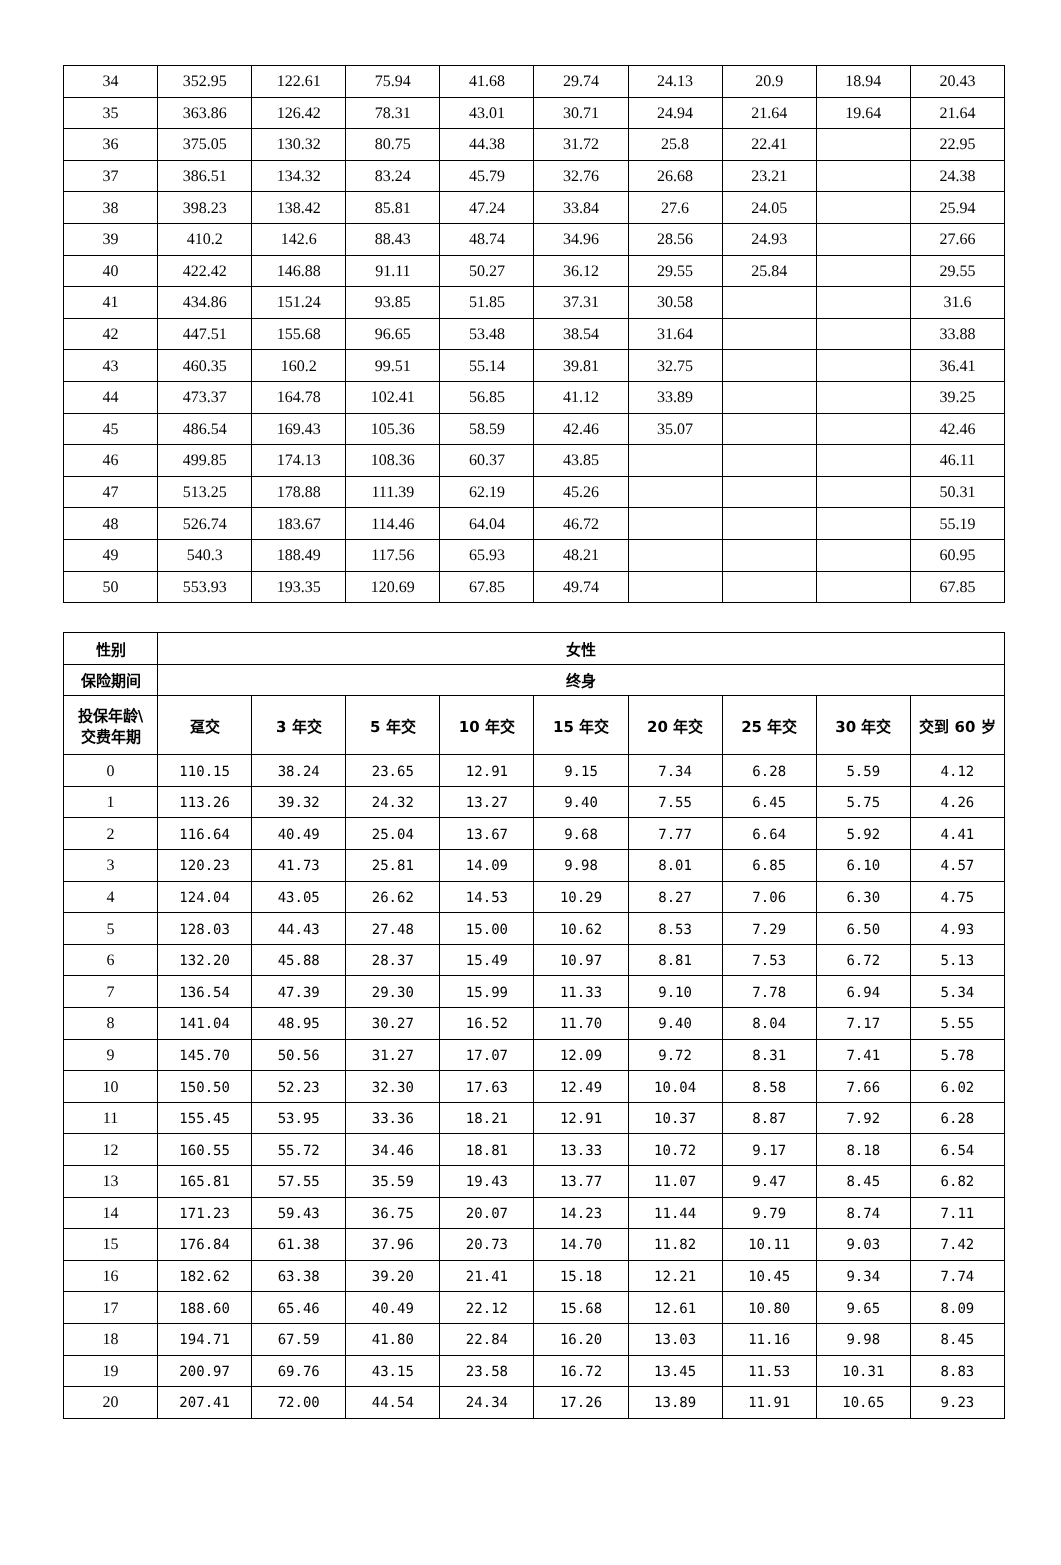| 34 | 352.95 | 122.61 | 75.94 | 41.68 | 29.74 | 24.13 | 20.9 | 18.94 | 20.43 |
| 35 | 363.86 | 126.42 | 78.31 | 43.01 | 30.71 | 24.94 | 21.64 | 19.64 | 21.64 |
| 36 | 375.05 | 130.32 | 80.75 | 44.38 | 31.72 | 25.8 | 22.41 | | 22.95 |
| 37 | 386.51 | 134.32 | 83.24 | 45.79 | 32.76 | 26.68 | 23.21 | | 24.38 |
| 38 | 398.23 | 138.42 | 85.81 | 47.24 | 33.84 | 27.6 | 24.05 | | 25.94 |
| 39 | 410.2 | 142.6 | 88.43 | 48.74 | 34.96 | 28.56 | 24.93 | | 27.66 |
| 40 | 422.42 | 146.88 | 91.11 | 50.27 | 36.12 | 29.55 | 25.84 | | 29.55 |
| 41 | 434.86 | 151.24 | 93.85 | 51.85 | 37.31 | 30.58 | | | 31.6 |
| 42 | 447.51 | 155.68 | 96.65 | 53.48 | 38.54 | 31.64 | | | 33.88 |
| 43 | 460.35 | 160.2 | 99.51 | 55.14 | 39.81 | 32.75 | | | 36.41 |
| 44 | 473.37 | 164.78 | 102.41 | 56.85 | 41.12 | 33.89 | | | 39.25 |
| 45 | 486.54 | 169.43 | 105.36 | 58.59 | 42.46 | 35.07 | | | 42.46 |
| 46 | 499.85 | 174.13 | 108.36 | 60.37 | 43.85 | | | | 46.11 |
| 47 | 513.25 | 178.88 | 111.39 | 62.19 | 45.26 | | | | 50.31 |
| 48 | 526.74 | 183.67 | 114.46 | 64.04 | 46.72 | | | | 55.19 |
| 49 | 540.3 | 188.49 | 117.56 | 65.93 | 48.21 | | | | 60.95 |
| 50 | 553.93 | 193.35 | 120.69 | 67.85 | 49.74 | | | | 67.85 |
| 性别 | 女性 | | | | | | | | |
| --- | --- | --- | --- | --- | --- | --- | --- | --- | --- |
| 保险期间 | 终身 | | | | | | | | |
| 投保年龄\ 交费年期 | 趸交 | 3 年交 | 5 年交 | 10 年交 | 15 年交 | 20 年交 | 25 年交 | 30 年交 | 交到 60 岁 |
| 0 | 110.15 | 38.24 | 23.65 | 12.91 | 9.15 | 7.34 | 6.28 | 5.59 | 4.12 |
| 1 | 113.26 | 39.32 | 24.32 | 13.27 | 9.40 | 7.55 | 6.45 | 5.75 | 4.26 |
| 2 | 116.64 | 40.49 | 25.04 | 13.67 | 9.68 | 7.77 | 6.64 | 5.92 | 4.41 |
| 3 | 120.23 | 41.73 | 25.81 | 14.09 | 9.98 | 8.01 | 6.85 | 6.10 | 4.57 |
| 4 | 124.04 | 43.05 | 26.62 | 14.53 | 10.29 | 8.27 | 7.06 | 6.30 | 4.75 |
| 5 | 128.03 | 44.43 | 27.48 | 15.00 | 10.62 | 8.53 | 7.29 | 6.50 | 4.93 |
| 6 | 132.20 | 45.88 | 28.37 | 15.49 | 10.97 | 8.81 | 7.53 | 6.72 | 5.13 |
| 7 | 136.54 | 47.39 | 29.30 | 15.99 | 11.33 | 9.10 | 7.78 | 6.94 | 5.34 |
| 8 | 141.04 | 48.95 | 30.27 | 16.52 | 11.70 | 9.40 | 8.04 | 7.17 | 5.55 |
| 9 | 145.70 | 50.56 | 31.27 | 17.07 | 12.09 | 9.72 | 8.31 | 7.41 | 5.78 |
| 10 | 150.50 | 52.23 | 32.30 | 17.63 | 12.49 | 10.04 | 8.58 | 7.66 | 6.02 |
| 11 | 155.45 | 53.95 | 33.36 | 18.21 | 12.91 | 10.37 | 8.87 | 7.92 | 6.28 |
| 12 | 160.55 | 55.72 | 34.46 | 18.81 | 13.33 | 10.72 | 9.17 | 8.18 | 6.54 |
| 13 | 165.81 | 57.55 | 35.59 | 19.43 | 13.77 | 11.07 | 9.47 | 8.45 | 6.82 |
| 14 | 171.23 | 59.43 | 36.75 | 20.07 | 14.23 | 11.44 | 9.79 | 8.74 | 7.11 |
| 15 | 176.84 | 61.38 | 37.96 | 20.73 | 14.70 | 11.82 | 10.11 | 9.03 | 7.42 |
| 16 | 182.62 | 63.38 | 39.20 | 21.41 | 15.18 | 12.21 | 10.45 | 9.34 | 7.74 |
| 17 | 188.60 | 65.46 | 40.49 | 22.12 | 15.68 | 12.61 | 10.80 | 9.65 | 8.09 |
| 18 | 194.71 | 67.59 | 41.80 | 22.84 | 16.20 | 13.03 | 11.16 | 9.98 | 8.45 |
| 19 | 200.97 | 69.76 | 43.15 | 23.58 | 16.72 | 13.45 | 11.53 | 10.31 | 8.83 |
| 20 | 207.41 | 72.00 | 44.54 | 24.34 | 17.26 | 13.89 | 11.91 | 10.65 | 9.23 |